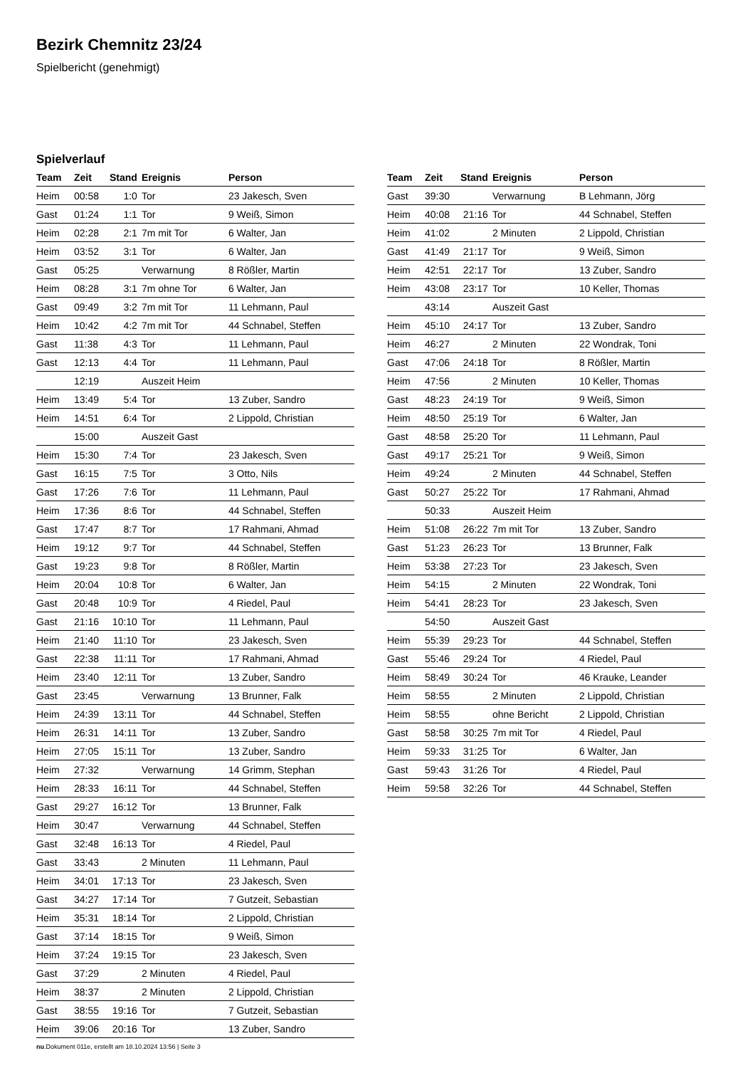Bezirk Chemnitz 23/24
Spielbericht (genehmigt)
Spielverlauf
| Team | Zeit | Stand | Ereignis | Person |
| --- | --- | --- | --- | --- |
| Heim | 00:58 | 1:0 | Tor | 23 Jakesch, Sven |
| Gast | 01:24 | 1:1 | Tor | 9 Weiß, Simon |
| Heim | 02:28 | 2:1 | 7m mit Tor | 6 Walter, Jan |
| Heim | 03:52 | 3:1 | Tor | 6 Walter, Jan |
| Gast | 05:25 | | Verwarnung | 8 Rößler, Martin |
| Heim | 08:28 | 3:1 | 7m ohne Tor | 6 Walter, Jan |
| Gast | 09:49 | 3:2 | 7m mit Tor | 11 Lehmann, Paul |
| Heim | 10:42 | 4:2 | 7m mit Tor | 44 Schnabel, Steffen |
| Gast | 11:38 | 4:3 | Tor | 11 Lehmann, Paul |
| Gast | 12:13 | 4:4 | Tor | 11 Lehmann, Paul |
| | 12:19 | | Auszeit Heim | |
| Heim | 13:49 | 5:4 | Tor | 13 Zuber, Sandro |
| Heim | 14:51 | 6:4 | Tor | 2 Lippold, Christian |
| | 15:00 | | Auszeit Gast | |
| Heim | 15:30 | 7:4 | Tor | 23 Jakesch, Sven |
| Gast | 16:15 | 7:5 | Tor | 3 Otto, Nils |
| Gast | 17:26 | 7:6 | Tor | 11 Lehmann, Paul |
| Heim | 17:36 | 8:6 | Tor | 44 Schnabel, Steffen |
| Gast | 17:47 | 8:7 | Tor | 17 Rahmani, Ahmad |
| Heim | 19:12 | 9:7 | Tor | 44 Schnabel, Steffen |
| Gast | 19:23 | 9:8 | Tor | 8 Rößler, Martin |
| Heim | 20:04 | 10:8 | Tor | 6 Walter, Jan |
| Gast | 20:48 | 10:9 | Tor | 4 Riedel, Paul |
| Gast | 21:16 | 10:10 | Tor | 11 Lehmann, Paul |
| Heim | 21:40 | 11:10 | Tor | 23 Jakesch, Sven |
| Gast | 22:38 | 11:11 | Tor | 17 Rahmani, Ahmad |
| Heim | 23:40 | 12:11 | Tor | 13 Zuber, Sandro |
| Gast | 23:45 | | Verwarnung | 13 Brunner, Falk |
| Heim | 24:39 | 13:11 | Tor | 44 Schnabel, Steffen |
| Heim | 26:31 | 14:11 | Tor | 13 Zuber, Sandro |
| Heim | 27:05 | 15:11 | Tor | 13 Zuber, Sandro |
| Heim | 27:32 | | Verwarnung | 14 Grimm, Stephan |
| Heim | 28:33 | 16:11 | Tor | 44 Schnabel, Steffen |
| Gast | 29:27 | 16:12 | Tor | 13 Brunner, Falk |
| Heim | 30:47 | | Verwarnung | 44 Schnabel, Steffen |
| Gast | 32:48 | 16:13 | Tor | 4 Riedel, Paul |
| Gast | 33:43 | | 2 Minuten | 11 Lehmann, Paul |
| Heim | 34:01 | 17:13 | Tor | 23 Jakesch, Sven |
| Gast | 34:27 | 17:14 | Tor | 7 Gutzeit, Sebastian |
| Heim | 35:31 | 18:14 | Tor | 2 Lippold, Christian |
| Gast | 37:14 | 18:15 | Tor | 9 Weiß, Simon |
| Heim | 37:24 | 19:15 | Tor | 23 Jakesch, Sven |
| Gast | 37:29 | | 2 Minuten | 4 Riedel, Paul |
| Heim | 38:37 | | 2 Minuten | 2 Lippold, Christian |
| Gast | 38:55 | 19:16 | Tor | 7 Gutzeit, Sebastian |
| Heim | 39:06 | 20:16 | Tor | 13 Zuber, Sandro |
| Team | Zeit | Stand | Ereignis | Person |
| --- | --- | --- | --- | --- |
| Gast | 39:30 | | Verwarnung | B Lehmann, Jörg |
| Heim | 40:08 | 21:16 | Tor | 44 Schnabel, Steffen |
| Heim | 41:02 | | 2 Minuten | 2 Lippold, Christian |
| Gast | 41:49 | 21:17 | Tor | 9 Weiß, Simon |
| Heim | 42:51 | 22:17 | Tor | 13 Zuber, Sandro |
| Heim | 43:08 | 23:17 | Tor | 10 Keller, Thomas |
| | 43:14 | | Auszeit Gast | |
| Heim | 45:10 | 24:17 | Tor | 13 Zuber, Sandro |
| Heim | 46:27 | | 2 Minuten | 22 Wondrak, Toni |
| Gast | 47:06 | 24:18 | Tor | 8 Rößler, Martin |
| Heim | 47:56 | | 2 Minuten | 10 Keller, Thomas |
| Gast | 48:23 | 24:19 | Tor | 9 Weiß, Simon |
| Heim | 48:50 | 25:19 | Tor | 6 Walter, Jan |
| Gast | 48:58 | 25:20 | Tor | 11 Lehmann, Paul |
| Gast | 49:17 | 25:21 | Tor | 9 Weiß, Simon |
| Heim | 49:24 | | 2 Minuten | 44 Schnabel, Steffen |
| Gast | 50:27 | 25:22 | Tor | 17 Rahmani, Ahmad |
| | 50:33 | | Auszeit Heim | |
| Heim | 51:08 | 26:22 | 7m mit Tor | 13 Zuber, Sandro |
| Gast | 51:23 | 26:23 | Tor | 13 Brunner, Falk |
| Heim | 53:38 | 27:23 | Tor | 23 Jakesch, Sven |
| Heim | 54:15 | | 2 Minuten | 22 Wondrak, Toni |
| Heim | 54:41 | 28:23 | Tor | 23 Jakesch, Sven |
| | 54:50 | | Auszeit Gast | |
| Heim | 55:39 | 29:23 | Tor | 44 Schnabel, Steffen |
| Gast | 55:46 | 29:24 | Tor | 4 Riedel, Paul |
| Heim | 58:49 | 30:24 | Tor | 46 Krauke, Leander |
| Heim | 58:55 | | 2 Minuten | 2 Lippold, Christian |
| Heim | 58:55 | | ohne Bericht | 2 Lippold, Christian |
| Gast | 58:58 | 30:25 | 7m mit Tor | 4 Riedel, Paul |
| Heim | 59:33 | 31:25 | Tor | 6 Walter, Jan |
| Gast | 59:43 | 31:26 | Tor | 4 Riedel, Paul |
| Heim | 59:58 | 32:26 | Tor | 44 Schnabel, Steffen |
nu.Dokument 011e, erstellt am 18.10.2024 13:56 | Seite 3